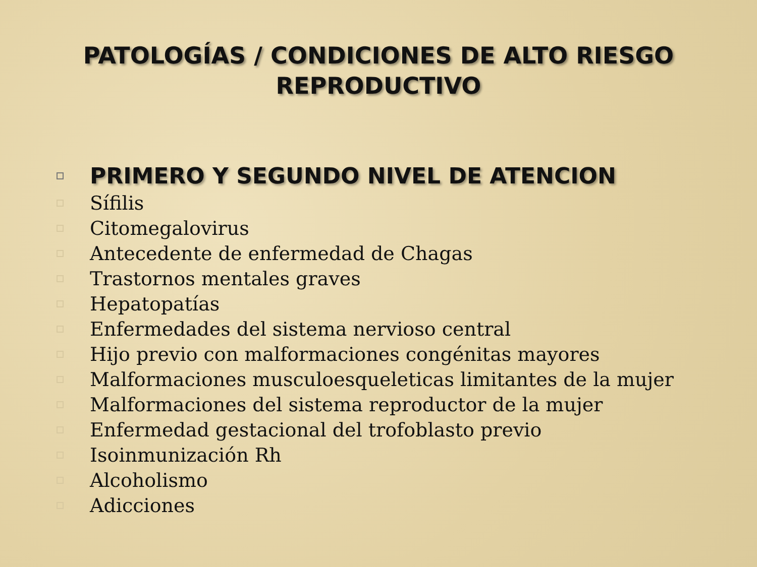PATOLOGÍAS / CONDICIONES DE ALTO RIESGO
REPRODUCTIVO
PRIMERO Y SEGUNDO NIVEL DE ATENCION
Sífilis
Citomegalovirus
Antecedente de enfermedad de Chagas
Trastornos mentales graves
Hepatopatías
Enfermedades del sistema nervioso central
Hijo previo con malformaciones congénitas mayores
Malformaciones musculoesqueleticas limitantes de la mujer
Malformaciones del sistema reproductor de la mujer
Enfermedad gestacional del trofoblasto previo
Isoinmunización Rh
Alcoholismo
Adicciones